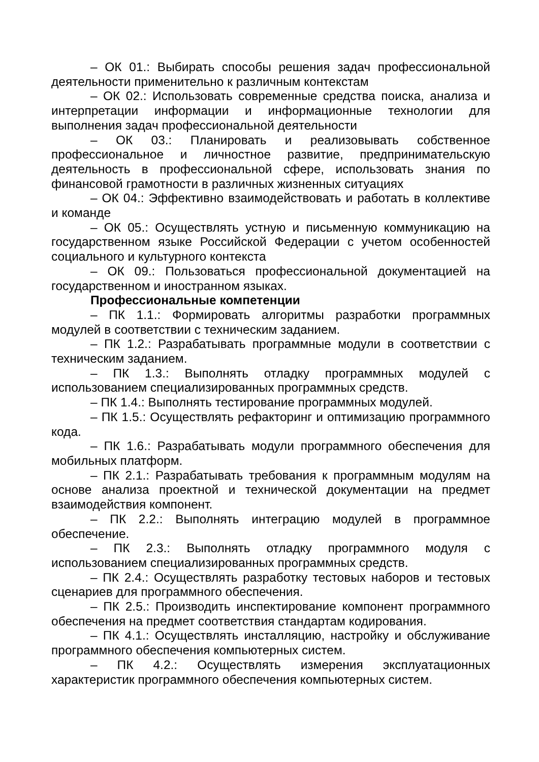– ОК 01.: Выбирать способы решения задач профессиональной деятельности применительно к различным контекстам
– ОК 02.: Использовать современные средства поиска, анализа и интерпретации информации и информационные технологии для выполнения задач профессиональной деятельности
– ОК 03.: Планировать и реализовывать собственное профессиональное и личностное развитие, предпринимательскую деятельность в профессиональной сфере, использовать знания по финансовой грамотности в различных жизненных ситуациях
– ОК 04.: Эффективно взаимодействовать и работать в коллективе и команде
– ОК 05.: Осуществлять устную и письменную коммуникацию на государственном языке Российской Федерации с учетом особенностей социального и культурного контекста
– ОК 09.: Пользоваться профессиональной документацией на государственном и иностранном языках.
Профессиональные компетенции
– ПК 1.1.: Формировать алгоритмы разработки программных модулей в соответствии с техническим заданием.
– ПК 1.2.: Разрабатывать программные модули в соответствии с техническим заданием.
– ПК 1.3.: Выполнять отладку программных модулей с использованием специализированных программных средств.
– ПК 1.4.: Выполнять тестирование программных модулей.
– ПК 1.5.: Осуществлять рефакторинг и оптимизацию программного кода.
– ПК 1.6.: Разрабатывать модули программного обеспечения для мобильных платформ.
– ПК 2.1.: Разрабатывать требования к программным модулям на основе анализа проектной и технической документации на предмет взаимодействия компонент.
– ПК 2.2.: Выполнять интеграцию модулей в программное обеспечение.
– ПК 2.3.: Выполнять отладку программного модуля с использованием специализированных программных средств.
– ПК 2.4.: Осуществлять разработку тестовых наборов и тестовых сценариев для программного обеспечения.
– ПК 2.5.: Производить инспектирование компонент программного обеспечения на предмет соответствия стандартам кодирования.
– ПК 4.1.: Осуществлять инсталляцию, настройку и обслуживание программного обеспечения компьютерных систем.
– ПК 4.2.: Осуществлять измерения эксплуатационных характеристик программного обеспечения компьютерных систем.